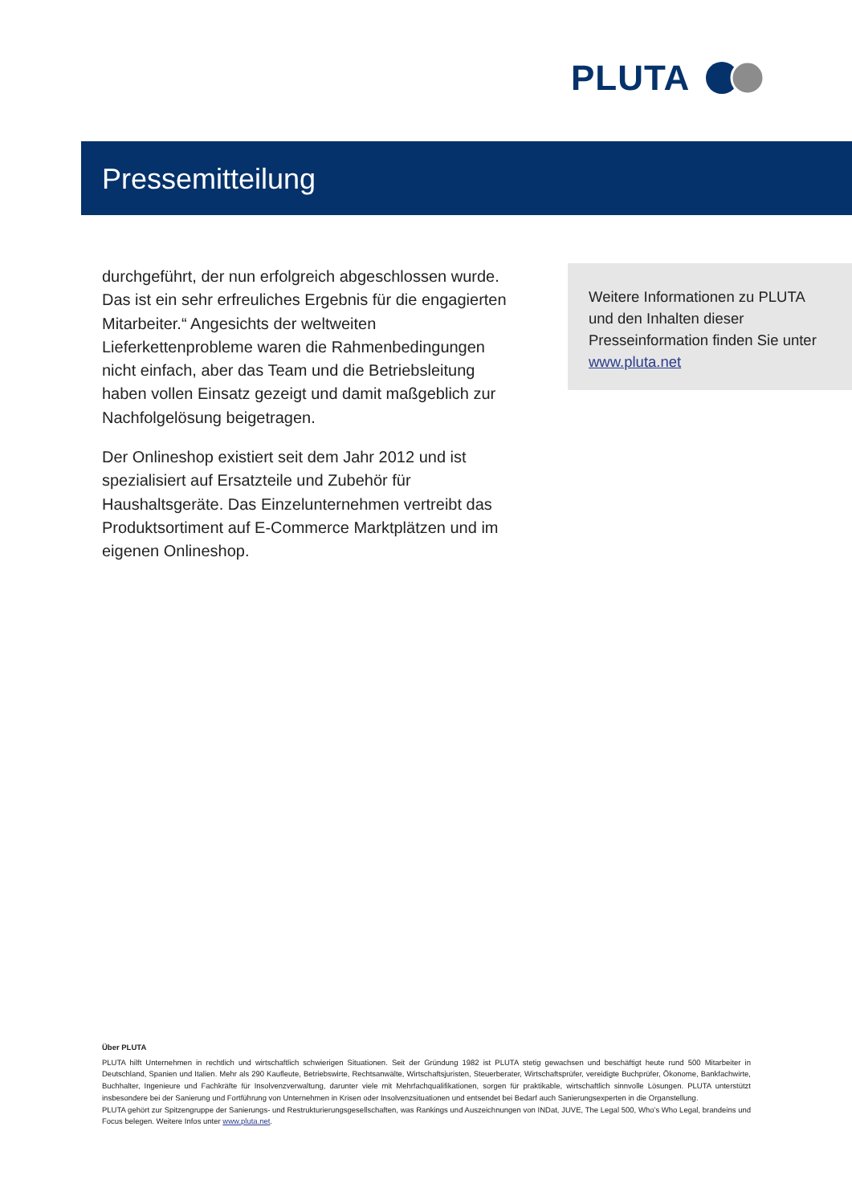PLUTA
Pressemitteilung
durchgeführt, der nun erfolgreich abgeschlossen wurde. Das ist ein sehr erfreuliches Ergebnis für die engagierten Mitarbeiter.“ Angesichts der weltweiten Lieferkettenprobleme waren die Rahmenbedingungen nicht einfach, aber das Team und die Betriebsleitung haben vollen Einsatz gezeigt und damit maßgeblich zur Nachfolgelösung beigetragen.
Der Onlineshop existiert seit dem Jahr 2012 und ist spezialisiert auf Ersatzteile und Zubehör für Haushaltsgeräte. Das Einzelunternehmen vertreibt das Produktsortiment auf E-Commerce Marktplätzen und im eigenen Onlineshop.
Weitere Informationen zu PLUTA und den Inhalten dieser Presseinformation finden Sie unter www.pluta.net
Über PLUTA
PLUTA hilft Unternehmen in rechtlich und wirtschaftlich schwierigen Situationen. Seit der Gründung 1982 ist PLUTA stetig gewachsen und beschäftigt heute rund 500 Mitarbeiter in Deutschland, Spanien und Italien. Mehr als 290 Kaufleute, Betriebswirte, Rechtsanwälte, Wirtschaftsjuristen, Steuerberater, Wirtschaftsprüfer, vereidigte Buchprüfer, Ökonome, Bankfachwirte, Buchhalter, Ingenieure und Fachkräfte für Insolvenzverwaltung, darunter viele mit Mehrfachqualifikationen, sorgen für praktikable, wirtschaftlich sinnvolle Lösungen. PLUTA unterstützt insbesondere bei der Sanierung und Fortführung von Unternehmen in Krisen oder Insolvenzsituationen und entsendet bei Bedarf auch Sanierungsexperten in die Organstellung.
PLUTA gehört zur Spitzengruppe der Sanierungs- und Restrukturierungsgesellschaften, was Rankings und Auszeichnungen von INDat, JUVE, The Legal 500, Who’s Who Legal, brandeins und Focus belegen. Weitere Infos unter www.pluta.net.